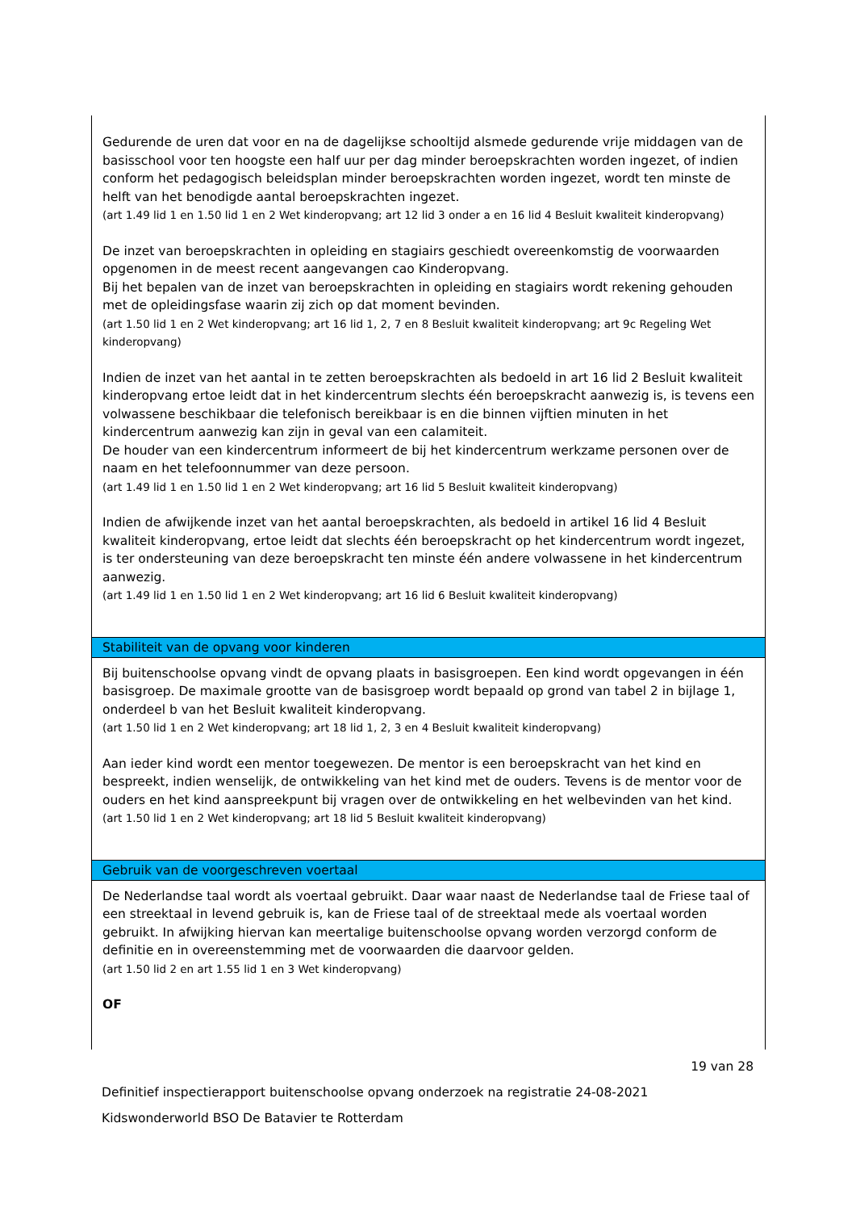Gedurende de uren dat voor en na de dagelijkse schooltijd alsmede gedurende vrije middagen van de basisschool voor ten hoogste een half uur per dag minder beroepskrachten worden ingezet, of indien conform het pedagogisch beleidsplan minder beroepskrachten worden ingezet, wordt ten minste de helft van het benodigde aantal beroepskrachten ingezet.
(art 1.49 lid 1 en 1.50 lid 1 en 2 Wet kinderopvang; art 12 lid 3 onder a en 16 lid 4 Besluit kwaliteit kinderopvang)
De inzet van beroepskrachten in opleiding en stagiairs geschiedt overeenkomstig de voorwaarden opgenomen in de meest recent aangevangen cao Kinderopvang.
Bij het bepalen van de inzet van beroepskrachten in opleiding en stagiairs wordt rekening gehouden met de opleidingsfase waarin zij zich op dat moment bevinden.
(art 1.50 lid 1 en 2 Wet kinderopvang; art 16 lid 1, 2, 7 en 8 Besluit kwaliteit kinderopvang; art 9c Regeling Wet kinderopvang)
Indien de inzet van het aantal in te zetten beroepskrachten als bedoeld in art 16 lid 2 Besluit kwaliteit kinderopvang ertoe leidt dat in het kindercentrum slechts één beroepskracht aanwezig is, is tevens een volwassene beschikbaar die telefonisch bereikbaar is en die binnen vijftien minuten in het kindercentrum aanwezig kan zijn in geval van een calamiteit.
De houder van een kindercentrum informeert de bij het kindercentrum werkzame personen over de naam en het telefoonnummer van deze persoon.
(art 1.49 lid 1 en 1.50 lid 1 en 2 Wet kinderopvang; art 16 lid 5 Besluit kwaliteit kinderopvang)
Indien de afwijkende inzet van het aantal beroepskrachten, als bedoeld in artikel 16 lid 4 Besluit kwaliteit kinderopvang, ertoe leidt dat slechts één beroepskracht op het kindercentrum wordt ingezet, is ter ondersteuning van deze beroepskracht ten minste één andere volwassene in het kindercentrum aanwezig.
(art 1.49 lid 1 en 1.50 lid 1 en 2 Wet kinderopvang; art 16 lid 6 Besluit kwaliteit kinderopvang)
Stabiliteit van de opvang voor kinderen
Bij buitenschoolse opvang vindt de opvang plaats in basisgroepen. Een kind wordt opgevangen in één basisgroep. De maximale grootte van de basisgroep wordt bepaald op grond van tabel 2 in bijlage 1, onderdeel b van het Besluit kwaliteit kinderopvang.
(art 1.50 lid 1 en 2 Wet kinderopvang; art 18 lid 1, 2, 3 en 4 Besluit kwaliteit kinderopvang)
Aan ieder kind wordt een mentor toegewezen. De mentor is een beroepskracht van het kind en bespreekt, indien wenselijk, de ontwikkeling van het kind met de ouders. Tevens is de mentor voor de ouders en het kind aanspreekpunt bij vragen over de ontwikkeling en het welbevinden van het kind.
(art 1.50 lid 1 en 2 Wet kinderopvang; art 18 lid 5 Besluit kwaliteit kinderopvang)
Gebruik van de voorgeschreven voertaal
De Nederlandse taal wordt als voertaal gebruikt. Daar waar naast de Nederlandse taal de Friese taal of een streektaal in levend gebruik is, kan de Friese taal of de streektaal mede als voertaal worden gebruikt. In afwijking hiervan kan meertalige buitenschoolse opvang worden verzorgd conform de definitie en in overeenstemming met de voorwaarden die daarvoor gelden.
(art 1.50 lid 2 en art 1.55 lid 1 en 3 Wet kinderopvang)
OF
19 van 28
Definitief inspectierapport buitenschoolse opvang onderzoek na registratie 24-08-2021
Kidswonderworld BSO De Batavier te Rotterdam